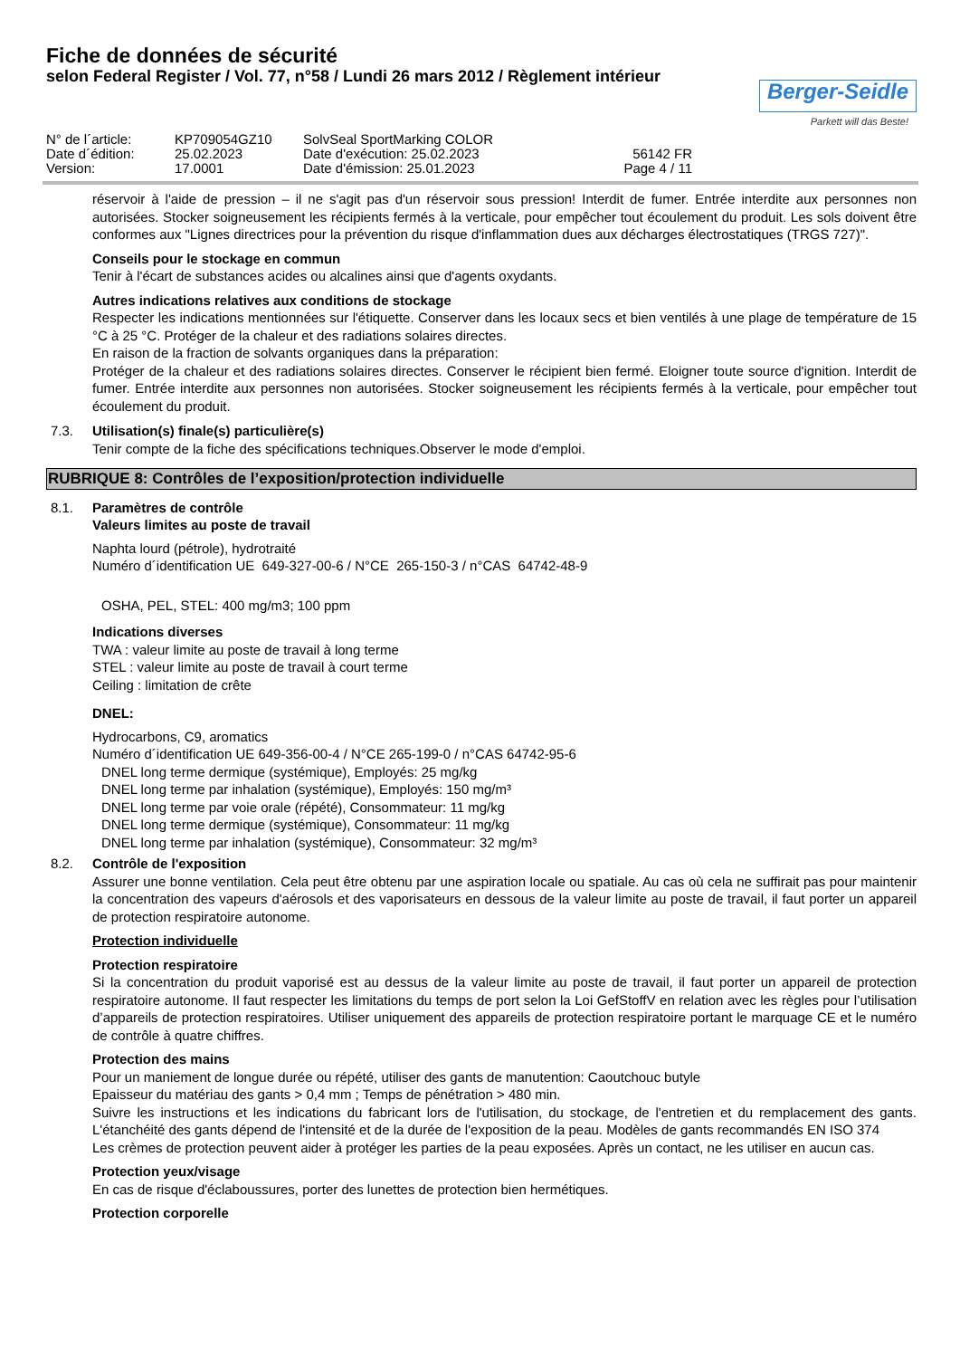Fiche de données de sécurité
selon Federal Register / Vol. 77, n°58 / Lundi 26 mars 2012 / Règlement intérieur
Berger-Seidle
Parkett will das Beste!
N° de l´article:
KP709054GZ10
SolvSeal SportMarking COLOR
Date d´édition:
25.02.2023
Date d'exécution: 25.02.2023
56142 FR
Version:
17.0001
Date d'émission: 25.01.2023
Page 4 / 11
réservoir à l'aide de pression – il ne s'agit pas d'un réservoir sous pression! Interdit de fumer. Entrée interdite aux personnes non autorisées. Stocker soigneusement les récipients fermés à la verticale, pour empêcher tout écoulement du produit. Les sols doivent être conformes aux "Lignes directrices pour la prévention du risque d'inflammation dues aux décharges électrostatiques (TRGS 727)".
Conseils pour le stockage en commun
Tenir à l'écart de substances acides ou alcalines ainsi que d'agents oxydants.
Autres indications relatives aux conditions de stockage
Respecter les indications mentionnées sur l'étiquette. Conserver dans les locaux secs et bien ventilés à une plage de température de 15 °C à 25 °C. Protéger de la chaleur et des radiations solaires directes.
En raison de la fraction de solvants organiques dans la préparation:
Protéger de la chaleur et des radiations solaires directes. Conserver le récipient bien fermé. Eloigner toute source d'ignition. Interdit de fumer. Entrée interdite aux personnes non autorisées. Stocker soigneusement les récipients fermés à la verticale, pour empêcher tout écoulement du produit.
7.3. Utilisation(s) finale(s) particulière(s)
Tenir compte de la fiche des spécifications techniques.Observer le mode d'emploi.
RUBRIQUE 8: Contrôles de l’exposition/protection individuelle
8.1. Paramètres de contrôle
Valeurs limites au poste de travail
Naphta lourd (pétrole), hydrotraité
Numéro d´identification UE 649-327-00-6 / N°CE 265-150-3 / n°CAS 64742-48-9
OSHA, PEL, STEL: 400 mg/m3; 100 ppm
Indications diverses
TWA : valeur limite au poste de travail à long terme
STEL : valeur limite au poste de travail à court terme
Ceiling : limitation de crête
DNEL:
Hydrocarbons, C9, aromatics
Numéro d´identification UE 649-356-00-4 / N°CE 265-199-0 / n°CAS 64742-95-6
DNEL long terme dermique (systémique), Employés: 25 mg/kg
DNEL long terme par inhalation (systémique), Employés: 150 mg/m³
DNEL long terme par voie orale (répété), Consommateur: 11 mg/kg
DNEL long terme dermique (systémique), Consommateur: 11 mg/kg
DNEL long terme par inhalation (systémique), Consommateur: 32 mg/m³
8.2. Contrôle de l'exposition
Assurer une bonne ventilation. Cela peut être obtenu par une aspiration locale ou spatiale. Au cas où cela ne suffirait pas pour maintenir la concentration des vapeurs d'aérosols et des vaporisateurs en dessous de la valeur limite au poste de travail, il faut porter un appareil de protection respiratoire autonome.
Protection individuelle
Protection respiratoire
Si la concentration du produit vaporisé est au dessus de la valeur limite au poste de travail, il faut porter un appareil de protection respiratoire autonome. Il faut respecter les limitations du temps de port selon la Loi GefStoffV en relation avec les règles pour l’utilisation d’appareils de protection respiratoires. Utiliser uniquement des appareils de protection respiratoire portant le marquage CE et le numéro de contrôle à quatre chiffres.
Protection des mains
Pour un maniement de longue durée ou répété, utiliser des gants de manutention: Caoutchouc butyle
Epaisseur du matériau des gants > 0,4 mm ; Temps de pénétration > 480 min.
Suivre les instructions et les indications du fabricant lors de l'utilisation, du stockage, de l'entretien et du remplacement des gants. L'étanchéité des gants dépend de l'intensité et de la durée de l'exposition de la peau. Modèles de gants recommandés EN ISO 374
Les crèmes de protection peuvent aider à protéger les parties de la peau exposées. Après un contact, ne les utiliser en aucun cas.
Protection yeux/visage
En cas de risque d'éclaboussures, porter des lunettes de protection bien hermétiques.
Protection corporelle